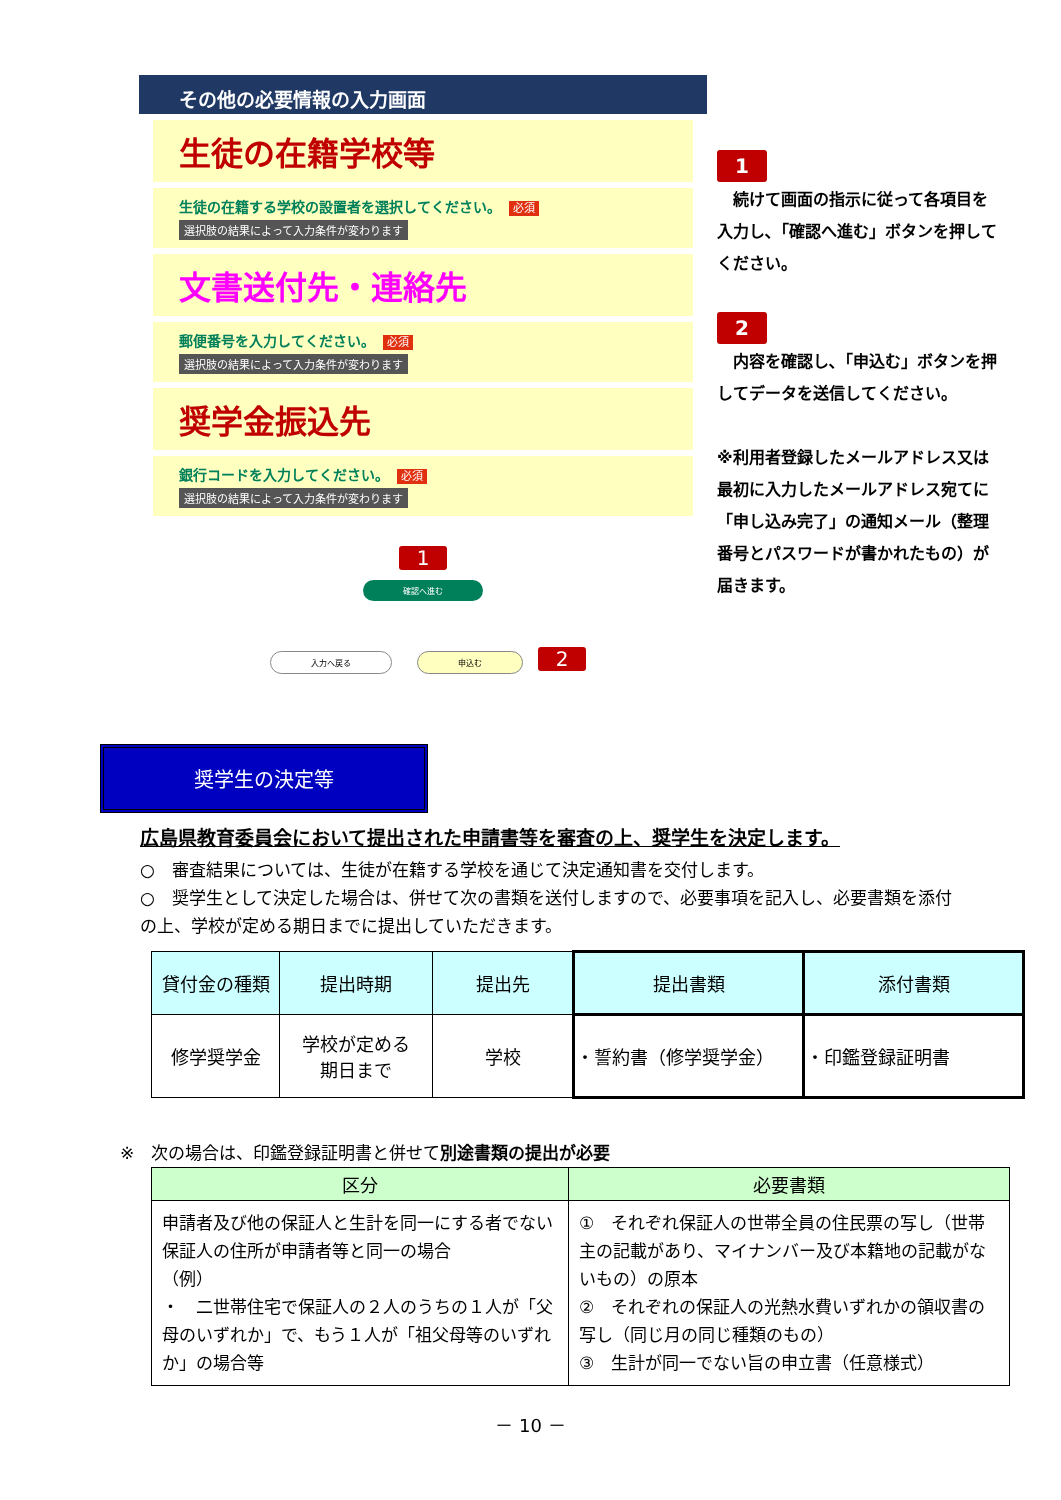その他の必要情報の入力画面
生徒の在籍学校等
生徒の在籍する学校の設置者を選択してください。 必須
選択肢の結果によって入力条件が変わります
文書送付先・連絡先
郵便番号を入力してください。 必須
選択肢の結果によって入力条件が変わります
奨学金振込先
銀行コードを入力してください。 必須
選択肢の結果によって入力条件が変わります
1
確認へ進む
入力へ戻る 申込む 2
1
　続けて画面の指示に従って各項目を入力し､「確認へ進む」ボタンを押してください。
2
　内容を確認し､「申込む」ボタンを押してデータを送信してください。
※利用者登録したメールアドレス又は最初に入力したメールアドレス宛てに「申し込み完了」の通知メール（整理番号とパスワードが書かれたもの）が届きます。
奨学生の決定等
広島県教育委員会において提出された申請書等を審査の上、奨学生を決定します。
○　審査結果については、生徒が在籍する学校を通じて決定通知書を交付します。
○　奨学生として決定した場合は、併せて次の書類を送付しますので、必要事項を記入し、必要書類を添付の上、学校が定める期日までに提出していただきます。
| 貸付金の種類 | 提出時期 | 提出先 | 提出書類 | 添付書類 |
| --- | --- | --- | --- | --- |
| 修学奨学金 | 学校が定める 期日まで | 学校 | ・誓約書（修学奨学金） | ・印鑑登録証明書 |
※　次の場合は、印鑑登録証明書と併せて別途書類の提出が必要
| 区分 | 必要書類 |
| --- | --- |
| 申請者及び他の保証人と生計を同一にする者でない保証人の住所が申請者等と同一の場合 （例） ・ 二世帯住宅で保証人の２人のうちの１人が「父母のいずれか」で、もう１人が「祖父母等のいずれか」の場合等 | ① それぞれ保証人の世帯全員の住民票の写し（世帯主の記載があり、マイナンバー及び本籍地の記載がないもの）の原本 ② それぞれの保証人の光熱水費いずれかの領収書の写し（同じ月の同じ種類のもの） ③ 生計が同一でない旨の申立書（任意様式） |
－ 10 －